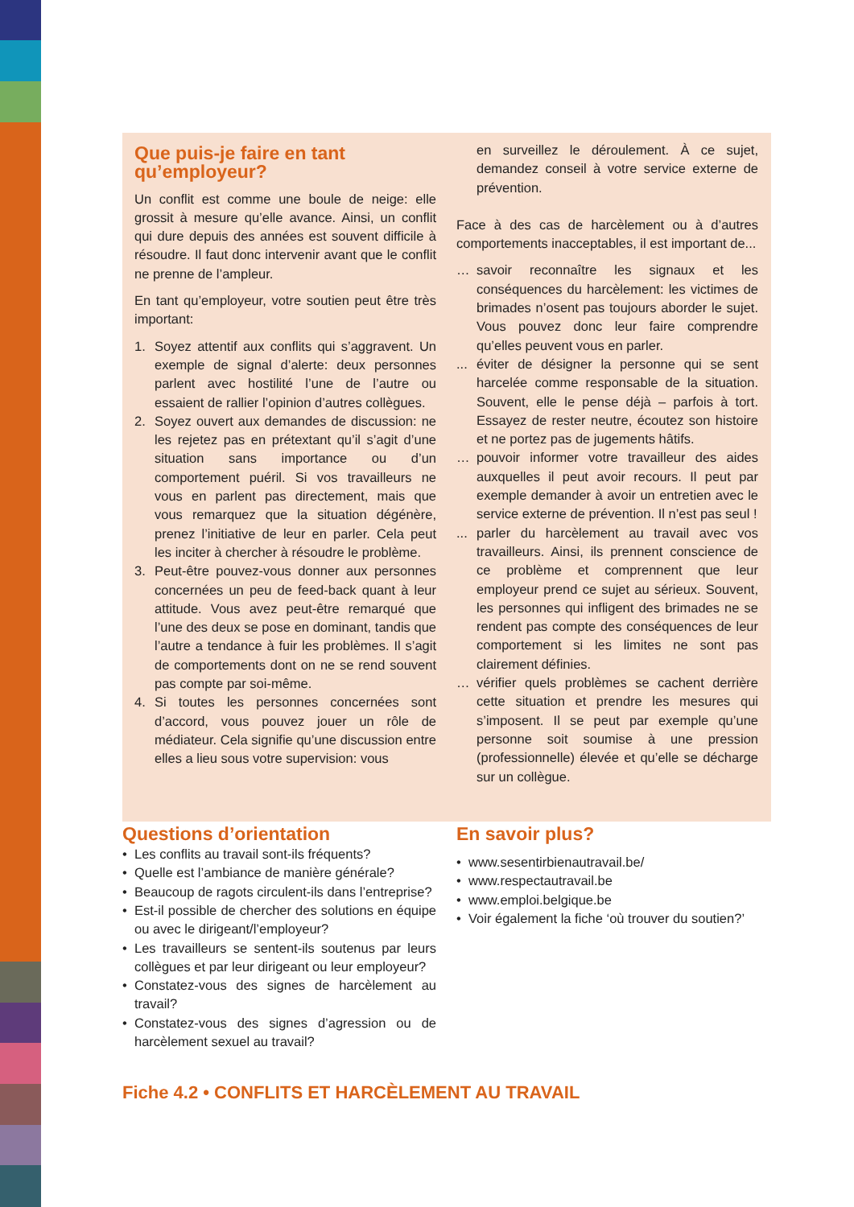Que puis-je faire en tant qu’employeur?
Un conflit est comme une boule de neige: elle grossit à mesure qu’elle avance. Ainsi, un conflit qui dure depuis des années est souvent difficile à résoudre. Il faut donc intervenir avant que le conflit ne prenne de l’ampleur.
En tant qu’employeur, votre soutien peut être très important:
1. Soyez attentif aux conflits qui s’aggravent. Un exemple de signal d’alerte: deux personnes parlent avec hostilité l’une de l’autre ou essaient de rallier l’opinion d’autres collègues.
2. Soyez ouvert aux demandes de discussion: ne les rejetez pas en prétextant qu’il s’agit d’une situation sans importance ou d’un comportement puéril. Si vos travailleurs ne vous en parlent pas directement, mais que vous remarquez que la situation dégénère, prenez l’initiative de leur en parler. Cela peut les inciter à chercher à résoudre le problème.
3. Peut-être pouvez-vous donner aux personnes concernées un peu de feed-back quant à leur attitude. Vous avez peut-être remarqué que l’une des deux se pose en dominant, tandis que l’autre a tendance à fuir les problèmes. Il s’agit de comportements dont on ne se rend souvent pas compte par soi-même.
4. Si toutes les personnes concernées sont d’accord, vous pouvez jouer un rôle de médiateur. Cela signifie qu’une discussion entre elles a lieu sous votre supervision: vous
en surveillez le déroulement. À ce sujet, demandez conseil à votre service externe de prévention.
Face à des cas de harcèlement ou à d’autres comportements inacceptables, il est important de...
… savoir reconnaître les signaux et les conséquences du harcèlement: les victimes de brimades n’osent pas toujours aborder le sujet. Vous pouvez donc leur faire comprendre qu’elles peuvent vous en parler.
... éviter de désigner la personne qui se sent harcelée comme responsable de la situation. Souvent, elle le pense déjà – parfois à tort. Essayez de rester neutre, écoutez son histoire et ne portez pas de jugements hâtifs.
… pouvoir informer votre travailleur des aides auxquelles il peut avoir recours. Il peut par exemple demander à avoir un entretien avec le service externe de prévention. Il n’est pas seul !
... parler du harcèlement au travail avec vos travailleurs. Ainsi, ils prennent conscience de ce problème et comprennent que leur employeur prend ce sujet au sérieux. Souvent, les personnes qui infligent des brimades ne se rendent pas compte des conséquences de leur comportement si les limites ne sont pas clairement définies.
… vérifier quels problèmes se cachent derrière cette situation et prendre les mesures qui s’imposent. Il se peut par exemple qu’une personne soit soumise à une pression (professionnelle) élevée et qu’elle se décharge sur un collègue.
Questions d’orientation
• Les conflits au travail sont-ils fréquents?
• Quelle est l’ambiance de manière générale?
• Beaucoup de ragots circulent-ils dans l’entreprise?
• Est-il possible de chercher des solutions en équipe ou avec le dirigeant/l’employeur?
• Les travailleurs se sentent-ils soutenus par leurs collègues et par leur dirigeant ou leur employeur?
• Constatez-vous des signes de harcèlement au travail?
• Constatez-vous des signes d’agression ou de harcèlement sexuel au travail?
En savoir plus?
• www.sesentirbienautravail.be/
• www.respectautravail.be
• www.emploi.belgique.be
• Voir également la fiche ‘où trouver du soutien?’
Fiche 4.2 • CONFLITS ET HARCÈLEMENT AU TRAVAIL